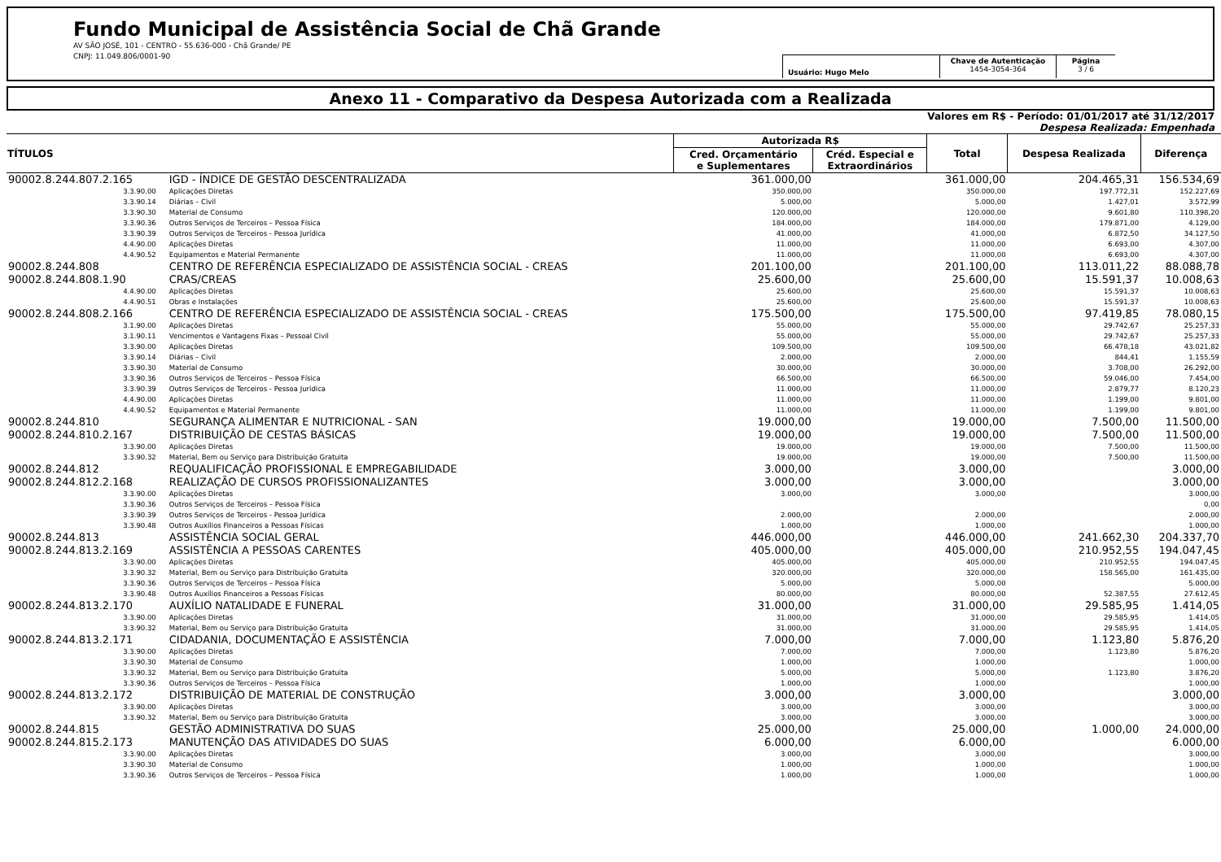Fundo Municipal de Assistência Social de Chã Grande
AV SÃO JOSÉ, 101 - CENTRO - 55.636-000 - Chã Grande/ PE
CNPJ: 11.049.806/0001-90
Usuário: Hugo Melo
Chave de Autenticação
1454-3054-364
Página
3 / 6
Anexo 11 - Comparativo da Despesa Autorizada com a Realizada
Valores em R$ - Período: 01/01/2017 até 31/12/2017
Despesa Realizada: Empenhada
| TÍTULOS | | Autorizada R$ | | Total | Despesa Realizada | Diferença |
| --- | --- | --- | --- | --- | --- | --- |
| | | Cred. Orçamentário e Suplementares | Créd. Especial e Extraordinários | | | |
| 90002.8.244.807.2.165 | IGD - ÍNDICE DE GESTÃO DESCENTRALIZADA | 361.000,00 | | 361.000,00 | 204.465,31 | 156.534,69 |
| 3.3.90.00 | Aplicações Diretas | 350.000,00 | | 350.000,00 | 197.772,31 | 152.227,69 |
| 3.3.90.14 | Diárias – Civil | 5.000,00 | | 5.000,00 | 1.427,01 | 3.572,99 |
| 3.3.90.30 | Material de Consumo | 120.000,00 | | 120.000,00 | 9.601,80 | 110.398,20 |
| 3.3.90.36 | Outros Serviços de Terceiros – Pessoa Física | 184.000,00 | | 184.000,00 | 179.871,00 | 4.129,00 |
| 3.3.90.39 | Outros Serviços de Terceiros - Pessoa Jurídica | 41.000,00 | | 41.000,00 | 6.872,50 | 34.127,50 |
| 4.4.90.00 | Aplicações Diretas | 11.000,00 | | 11.000,00 | 6.693,00 | 4.307,00 |
| 4.4.90.52 | Equipamentos e Material Permanente | 11.000,00 | | 11.000,00 | 6.693,00 | 4.307,00 |
| 90002.8.244.808 | CENTRO DE REFERÊNCIA ESPECIALIZADO DE ASSISTÊNCIA SOCIAL - CREAS | 201.100,00 | | 201.100,00 | 113.011,22 | 88.088,78 |
| 90002.8.244.808.1.90 | CRAS/CREAS | 25.600,00 | | 25.600,00 | 15.591,37 | 10.008,63 |
| 4.4.90.00 | Aplicações Diretas | 25.600,00 | | 25.600,00 | 15.591,37 | 10.008,63 |
| 4.4.90.51 | Obras e Instalações | 25.600,00 | | 25.600,00 | 15.591,37 | 10.008,63 |
| 90002.8.244.808.2.166 | CENTRO DE REFERÊNCIA ESPECIALIZADO DE ASSISTÊNCIA SOCIAL - CREAS | 175.500,00 | | 175.500,00 | 97.419,85 | 78.080,15 |
| 3.1.90.00 | Aplicações Diretas | 55.000,00 | | 55.000,00 | 29.742,67 | 25.257,33 |
| 3.1.90.11 | Vencimentos e Vantagens Fixas – Pessoal Civil | 55.000,00 | | 55.000,00 | 29.742,67 | 25.257,33 |
| 3.3.90.00 | Aplicações Diretas | 109.500,00 | | 109.500,00 | 66.478,18 | 43.021,82 |
| 3.3.90.14 | Diárias – Civil | 2.000,00 | | 2.000,00 | 844,41 | 1.155,59 |
| 3.3.90.30 | Material de Consumo | 30.000,00 | | 30.000,00 | 3.708,00 | 26.292,00 |
| 3.3.90.36 | Outros Serviços de Terceiros – Pessoa Física | 66.500,00 | | 66.500,00 | 59.046,00 | 7.454,00 |
| 3.3.90.39 | Outros Serviços de Terceiros - Pessoa Jurídica | 11.000,00 | | 11.000,00 | 2.879,77 | 8.120,23 |
| 4.4.90.00 | Aplicações Diretas | 11.000,00 | | 11.000,00 | 1.199,00 | 9.801,00 |
| 4.4.90.52 | Equipamentos e Material Permanente | 11.000,00 | | 11.000,00 | 1.199,00 | 9.801,00 |
| 90002.8.244.810 | SEGURANÇA ALIMENTAR E NUTRICIONAL - SAN | 19.000,00 | | 19.000,00 | 7.500,00 | 11.500,00 |
| 90002.8.244.810.2.167 | DISTRIBUIÇÃO DE CESTAS BÁSICAS | 19.000,00 | | 19.000,00 | 7.500,00 | 11.500,00 |
| 3.3.90.00 | Aplicações Diretas | 19.000,00 | | 19.000,00 | 7.500,00 | 11.500,00 |
| 3.3.90.32 | Material, Bem ou Serviço para Distribuição Gratuita | 19.000,00 | | 19.000,00 | 7.500,00 | 11.500,00 |
| 90002.8.244.812 | REQUALIFICAÇÃO PROFISSIONAL E EMPREGABILIDADE | 3.000,00 | | 3.000,00 | | 3.000,00 |
| 90002.8.244.812.2.168 | REALIZAÇÃO DE CURSOS PROFISSIONALIZANTES | 3.000,00 | | 3.000,00 | | 3.000,00 |
| 3.3.90.00 | Aplicações Diretas | 3.000,00 | | 3.000,00 | | 3.000,00 |
| 3.3.90.36 | Outros Serviços de Terceiros – Pessoa Física | | | | | 0,00 |
| 3.3.90.39 | Outros Serviços de Terceiros - Pessoa Jurídica | 2.000,00 | | 2.000,00 | | 2.000,00 |
| 3.3.90.48 | Outros Auxílios Financeiros a Pessoas Físicas | 1.000,00 | | 1.000,00 | | 1.000,00 |
| 90002.8.244.813 | ASSISTÊNCIA SOCIAL GERAL | 446.000,00 | | 446.000,00 | 241.662,30 | 204.337,70 |
| 90002.8.244.813.2.169 | ASSISTÊNCIA A PESSOAS CARENTES | 405.000,00 | | 405.000,00 | 210.952,55 | 194.047,45 |
| 3.3.90.00 | Aplicações Diretas | 405.000,00 | | 405.000,00 | 210.952,55 | 194.047,45 |
| 3.3.90.32 | Material, Bem ou Serviço para Distribuição Gratuita | 320.000,00 | | 320.000,00 | 158.565,00 | 161.435,00 |
| 3.3.90.36 | Outros Serviços de Terceiros – Pessoa Física | 5.000,00 | | 5.000,00 | | 5.000,00 |
| 3.3.90.48 | Outros Auxílios Financeiros a Pessoas Físicas | 80.000,00 | | 80.000,00 | 52.387,55 | 27.612,45 |
| 90002.8.244.813.2.170 | AUXÍLIO NATALIDADE E FUNERAL | 31.000,00 | | 31.000,00 | 29.585,95 | 1.414,05 |
| 3.3.90.00 | Aplicações Diretas | 31.000,00 | | 31.000,00 | 29.585,95 | 1.414,05 |
| 3.3.90.32 | Material, Bem ou Serviço para Distribuição Gratuita | 31.000,00 | | 31.000,00 | 29.585,95 | 1.414,05 |
| 90002.8.244.813.2.171 | CIDADANIA, DOCUMENTAÇÃO E ASSISTÊNCIA | 7.000,00 | | 7.000,00 | 1.123,80 | 5.876,20 |
| 3.3.90.00 | Aplicações Diretas | 7.000,00 | | 7.000,00 | 1.123,80 | 5.876,20 |
| 3.3.90.30 | Material de Consumo | 1.000,00 | | 1.000,00 | | 1.000,00 |
| 3.3.90.32 | Material, Bem ou Serviço para Distribuição Gratuita | 5.000,00 | | 5.000,00 | 1.123,80 | 3.876,20 |
| 3.3.90.36 | Outros Serviços de Terceiros – Pessoa Física | 1.000,00 | | 1.000,00 | | 1.000,00 |
| 90002.8.244.813.2.172 | DISTRIBUIÇÃO DE MATERIAL DE CONSTRUÇÃO | 3.000,00 | | 3.000,00 | | 3.000,00 |
| 3.3.90.00 | Aplicações Diretas | 3.000,00 | | 3.000,00 | | 3.000,00 |
| 3.3.90.32 | Material, Bem ou Serviço para Distribuição Gratuita | 3.000,00 | | 3.000,00 | | 3.000,00 |
| 90002.8.244.815 | GESTÃO ADMINISTRATIVA DO SUAS | 25.000,00 | | 25.000,00 | 1.000,00 | 24.000,00 |
| 90002.8.244.815.2.173 | MANUTENÇÃO DAS ATIVIDADES DO SUAS | 6.000,00 | | 6.000,00 | | 6.000,00 |
| 3.3.90.00 | Aplicações Diretas | 3.000,00 | | 3.000,00 | | 3.000,00 |
| 3.3.90.30 | Material de Consumo | 1.000,00 | | 1.000,00 | | 1.000,00 |
| 3.3.90.36 | Outros Serviços de Terceiros – Pessoa Física | 1.000,00 | | 1.000,00 | | 1.000,00 |